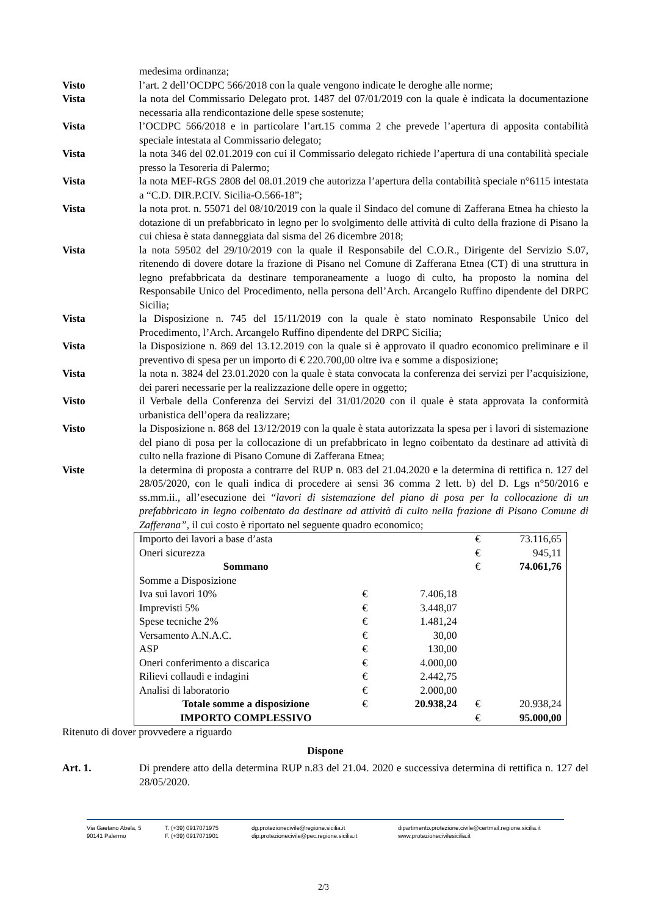medesima ordinanza;
Visto l’art. 2 dell’OCDPC 566/2018 con la quale vengono indicate le deroghe alle norme;
Vista la nota del Commissario Delegato prot. 1487 del 07/01/2019 con la quale è indicata la documentazione necessaria alla rendicontazione delle spese sostenute;
Vista l’OCDPC 566/2018 e in particolare l’art.15 comma 2 che prevede l’apertura di apposita contabilità speciale intestata al Commissario delegato;
Vista la nota 346 del 02.01.2019 con cui il Commissario delegato richiede l’apertura di una contabilità speciale presso la Tesoreria di Palermo;
Vista la nota MEF-RGS 2808 del 08.01.2019 che autorizza l’apertura della contabilità speciale n°6115 intestata a “C.D. DIR.P.CIV. Sicilia-O.566-18”;
Vista la nota prot. n. 55071 del 08/10/2019 con la quale il Sindaco del comune di Zafferana Etnea ha chiesto la dotazione di un prefabbricato in legno per lo svolgimento delle attività di culto della frazione di Pisano la cui chiesa è stata danneggiata dal sisma del 26 dicembre 2018;
Vista la nota 59502 del 29/10/2019 con la quale il Responsabile del C.O.R., Dirigente del Servizio S.07, ritenendo di dovere dotare la frazione di Pisano nel Comune di Zafferana Etnea (CT) di una struttura in legno prefabbricata da destinare temporaneamente a luogo di culto, ha proposto la nomina del Responsabile Unico del Procedimento, nella persona dell’Arch. Arcangelo Ruffino dipendente del DRPC Sicilia;
Vista la Disposizione n. 745 del 15/11/2019 con la quale è stato nominato Responsabile Unico del Procedimento, l’Arch. Arcangelo Ruffino dipendente del DRPC Sicilia;
Vista la Disposizione n. 869 del 13.12.2019 con la quale si è approvato il quadro economico preliminare e il preventivo di spesa per un importo di € 220.700,00 oltre iva e somme a disposizione;
Vista la nota n. 3824 del 23.01.2020 con la quale è stata convocata la conferenza dei servizi per l’acquisizione, dei pareri necessarie per la realizzazione delle opere in oggetto;
Visto il Verbale della Conferenza dei Servizi del 31/01/2020 con il quale è stata approvata la conformità urbanistica dell’opera da realizzare;
Visto la Disposizione n. 868 del 13/12/2019 con la quale è stata autorizzata la spesa per i lavori di sistemazione del piano di posa per la collocazione di un prefabbricato in legno coibentato da destinare ad attività di culto nella frazione di Pisano Comune di Zafferana Etnea;
Viste la determina di proposta a contrarre del RUP n. 083 del 21.04.2020 e la determina di rettifica n. 127 del 28/05/2020, con le quali indica di procedere ai sensi 36 comma 2 lett. b) del D. Lgs n°50/2016 e ss.mm.ii., all’esecuzione dei “lavori di sistemazione del piano di posa per la collocazione di un prefabbricato in legno coibentato da destinare ad attività di culto nella frazione di Pisano Comune di Zafferana”, il cui costo è riportato nel seguente quadro economico;
| Importo dei lavori a base d’asta | | | € | 73.116,65 |
| Oneri sicurezza | | | € | 945,11 |
| Sommano | | | € | 74.061,76 |
| Somme a Disposizione | | | | |
| Iva sui lavori 10% | € | 7.406,18 | | |
| Imprevisti 5% | € | 3.448,07 | | |
| Spese tecniche 2% | € | 1.481,24 | | |
| Versamento A.N.A.C. | € | 30,00 | | |
| ASP | € | 130,00 | | |
| Oneri conferimento a discarica | € | 4.000,00 | | |
| Rilievi collaudi e indagini | € | 2.442,75 | | |
| Analisi di laboratorio | € | 2.000,00 | | |
| Totale somme a disposizione | € | 20.938,24 | € | 20.938,24 |
| IMPORTO COMPLESSIVO | | | € | 95.000,00 |
Ritenuto di dover provvedere a riguardo
Dispone
Art. 1. Di prendere atto della determina RUP n.83 del 21.04. 2020 e successiva determina di rettifica n. 127 del 28/05/2020.
Via Gaetano Abela, 5
90141 Palermo
T. (+39) 0917071975
F. (+39) 0917071901
dg.protezionecivile@regione.sicilia.it
dip.protezionecivile@pec.regione.sicilia.it
dipartimento.protezione.civile@certmail.regione.sicilia.it
www.protezionecivilesicilia.it
2/3